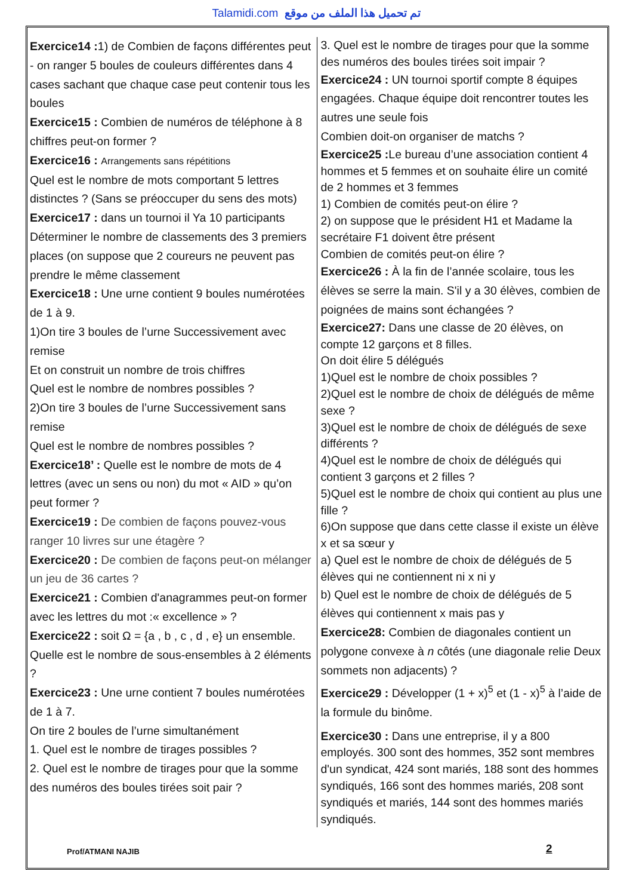Talamidi.com تم تحميل هذا الملف من موقع
Exercice14 : 1) de Combien de façons différentes peut - on ranger 5 boules de couleurs différentes dans 4 cases sachant que chaque case peut contenir tous les boules
Exercice15 : Combien de numéros de téléphone à 8 chiffres peut-on former ?
Exercice16 : Arrangements sans répétitions
Quel est le nombre de mots comportant 5 lettres distinctes ? (Sans se préoccuper du sens des mots)
Exercice17 : dans un tournoi il Ya 10 participants Déterminer le nombre de classements des 3 premiers places (on suppose que 2 coureurs ne peuvent pas prendre le même classement
Exercice18 : Une urne contient 9 boules numérotées de 1 à 9.
1)On tire 3 boules de l’urne Successivement avec remise
Et on construit un nombre de trois chiffres
Quel est le nombre de nombres possibles ?
2)On tire 3 boules de l’urne Successivement sans remise
Quel est le nombre de nombres possibles ?
Exercice18’ : Quelle est le nombre de mots de 4 lettres (avec un sens ou non) du mot « AID » qu’on peut former ?
Exercice19 : De combien de façons pouvez-vous ranger 10 livres sur une étagère ?
Exercice20 : De combien de façons peut-on mélanger un jeu de 36 cartes ?
Exercice21 : Combien d'anagrammes peut-on former avec les lettres du mot :« excellence » ?
Exercice22 : soit Ω = {a , b , c , d , e} un ensemble. Quelle est le nombre de sous-ensembles à 2 éléments ?
Exercice23 : Une urne contient 7 boules numérotées de 1 à 7.
On tire 2 boules de l’urne simultanément
1. Quel est le nombre de tirages possibles ?
2. Quel est le nombre de tirages pour que la somme des numéros des boules tirées soit pair ?
3. Quel est le nombre de tirages pour que la somme des numéros des boules tirées soit impair ?
Exercice24 : UN tournoi sportif compte 8 équipes engagées. Chaque équipe doit rencontrer toutes les autres une seule fois
Combien doit-on organiser de matchs ?
Exercice25 : Le bureau d’une association contient 4 hommes et 5 femmes et on souhaite élire un comité de 2 hommes et 3 femmes
1) Combien de comités peut-on élire ?
2) on suppose que le président H1 et Madame la secrétaire F1 doivent être présent
Combien de comités peut-on élire ?
Exercice26 : À la fin de l’année scolaire, tous les élèves se serre la main. S'il y a 30 élèves, combien de poignées de mains sont échangées ?
Exercice27: Dans une classe de 20 élèves, on compte 12 garçons et 8 filles.
On doit élire 5 délégués
1)Quel est le nombre de choix possibles ?
2)Quel est le nombre de choix de délégués de même sexe ?
3)Quel est le nombre de choix de délégués de sexe différents ?
4)Quel est le nombre de choix de délégués qui contient 3 garçons et 2 filles ?
5)Quel est le nombre de choix qui contient au plus une fille ?
6)On suppose que dans cette classe il existe un élève x et sa sœur y
a) Quel est le nombre de choix de délégués de 5 élèves qui ne contiennent ni x ni y
b) Quel est le nombre de choix de délégués de 5 élèves qui contiennent x mais pas y
Exercice28: Combien de diagonales contient un polygone convexe à n côtés (une diagonale relie Deux sommets non adjacents) ?
Exercice29 : Développer (1 + x)<sup>5</sup> et (1 - x)<sup>5</sup> à l’aide de la formule du binôme.
Exercice30 : Dans une entreprise, il y a 800 employés. 300 sont des hommes, 352 sont membres d'un syndicat, 424 sont mariés, 188 sont des hommes syndiqués, 166 sont des hommes mariés, 208 sont syndiqués et mariés, 144 sont des hommes mariés syndiqués.
Prof/ATMANI NAJIB 2